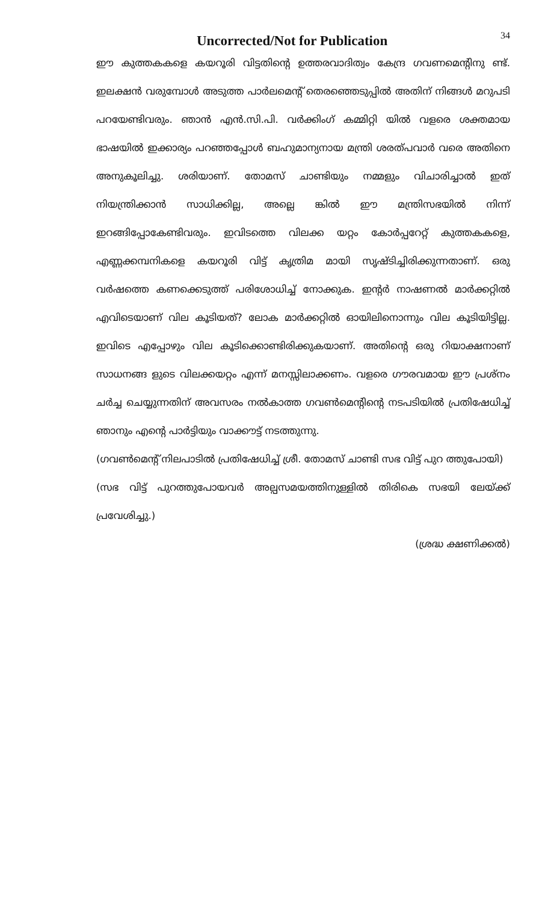Uncorrected/Not for Publication
34
ഈ കുത്തകകളെ കയറൂരി വിട്ടതിന്റെ ഉത്തരവാദിത്വം കേന്ദ്ര ഗവണമെന്റിനു ണ്ട്. ഇലക്ഷൻ വരുമ്പോൾ അടുത്ത പാർലമെന്റ് തെരഞ്ഞെടുപ്പിൽ അതിന് നിങ്ങൾ മറുപടി പറയേണ്ടിവരും. ഞാൻ എൻ.സി.പി. വർക്കിംഗ് കമ്മിറ്റി യിൽ വളരെ ശക്തമായ ഭാഷയിൽ ഇക്കാര്യം പറഞ്ഞപ്പോൾ ബഹുമാന്യനായ മന്ത്രി ശരത്പവാർ വരെ അതിനെ അനുകൂലിച്ചു. ശരിയാണ്. തോമസ് ചാണ്ടിയും നമ്മളും വിചാരിച്ചാൽ ഇത് നിയന്ത്രിക്കാൻ സാധിക്കില്ല, അല്ലെ ങ്കിൽ ഈ മന്ത്രിസഭയിൽ നിന്ന് ഇറങ്ങിപ്പോകേണ്ടിവരും. ഇവിടത്തെ വിലക്ക യറ്റം കോർപ്പറേറ്റ് കുത്തകകളെ, എണ്ണക്കമ്പനികളെ കയറൂരി വിട്ട് കൃത്രിമ മായി സൃഷ്ടിച്ചിരിക്കുന്നതാണ്. ഒരു വർഷത്തെ കണക്കെടുത്ത് പരിശോധിച്ച് നോക്കുക. ഇന്റർ നാഷണൽ മാർക്കറ്റിൽ എവിടെയാണ് വില കൂടിയത്? ലോക മാർക്കറ്റിൽ ഓയിലിനൊന്നും വില കൂടിയിട്ടില്ല. ഇവിടെ എപ്പോഴും വില കൂടിക്കൊണ്ടിരിക്കുകയാണ്. അതിന്റെ ഒരു റിയാക്ഷനാണ് സാധനങ്ങ ളുടെ വിലക്കയറ്റം എന്ന് മനസ്സിലാക്കണം. വളരെ ഗൗരവമായ ഈ പ്രശ്നം ചർച്ച ചെയ്യുന്നതിന് അവസരം നൽകാത്ത ഗവൺമെന്റിന്റെ നടപടിയിൽ പ്രതിഷേധിച്ച് ഞാനും എന്റെ പാർട്ടിയും വാക്കൗട്ട് നടത്തുന്നു.
(ഗവൺമെന്റ് നിലപാടിൽ പ്രതിഷേധിച്ച് ശ്രീ. തോമസ് ചാണ്ടി സഭ വിട്ട് പുറ ത്തുപോയി)
(സഭ വിട്ട് പുറത്തുപോയവർ അല്പസമയത്തിനുള്ളിൽ തിരികെ സഭയി ലേയ്ക്ക് പ്രവേശിച്ചു.)
(ശ്രദ്ധ ക്ഷണിക്കൽ)